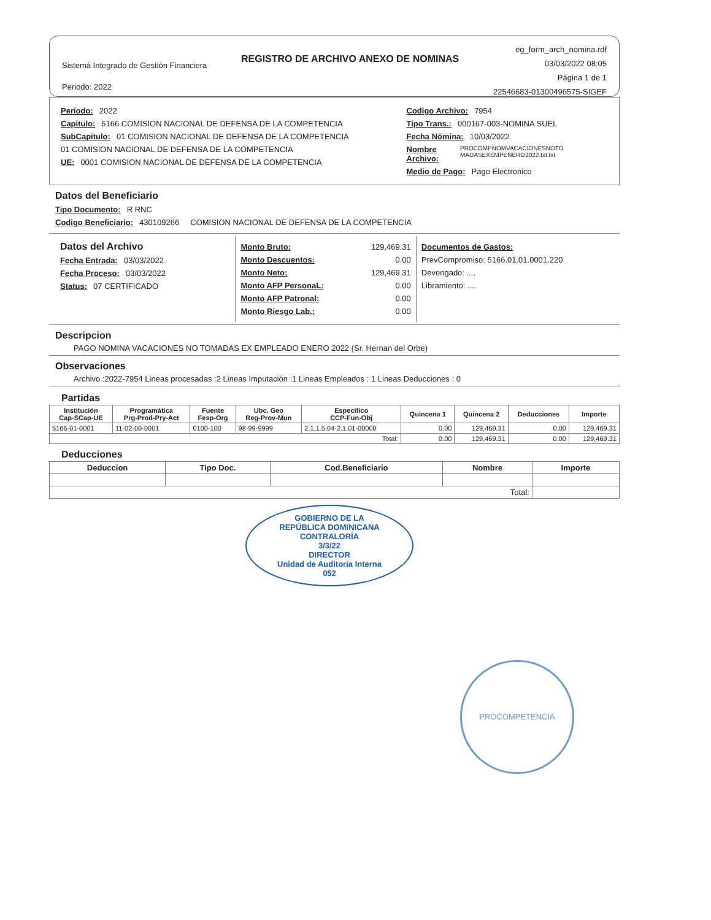Sistemá Integrado de Gestión Financiera
Periodo: 2022
REGISTRO DE ARCHIVO ANEXO DE NOMINAS
eg_form_arch_nomina.rdf
03/03/2022 08:05
Página 1 de 1
22546683-01300496575-SIGEF
Periodo: 2022
Capitulo: 5166 COMISION NACIONAL DE DEFENSA DE LA COMPETENCIA
SubCapitulo: 01 COMISION NACIONAL DE DEFENSA DE LA COMPETENCIA
01 COMISION NACIONAL DE DEFENSA DE LA COMPETENCIA
UE: 0001 COMISION NACIONAL DE DEFENSA DE LA COMPETENCIA
Codigo Archivo: 7954
Tipo Trans.: 000167-003-NOMINA SUEL
Fecha Nómina: 10/03/2022
Nombre Archivo: PROCOMPNOMVACACIONESNOTO MADASEXEMPENERO2022.txt.txt
Medio de Pago: Pago Electronico
Datos del Beneficiario
Tipo Documento: R RNC
Codigo Beneficiario: 430109266 COMISION NACIONAL DE DEFENSA DE LA COMPETENCIA
Datos del Archivo
Fecha Entrada: 03/03/2022
Fecha Proceso: 03/03/2022
Status: 07 CERTIFICADO
Monto Bruto: 129,469.31
Monto Descuentos: 0.00
Monto Neto: 129,469.31
Monto AFP PersonaL: 0.00
Monto AFP Patronal: 0.00
Monto Riesgo Lab.: 0.00
Documentos de Gastos:
PrevCompromiso: 5166.01.01.0001.220
Devengado: ....
Libramiento: ....
Descripcion
PAGO NOMINA VACACIONES NO TOMADAS EX EMPLEADO ENERO 2022 (Sr. Hernan del Orbe)
Observaciones
Archivo :2022-7954 Lineas procesadas :2 Lineas Imputación :1 Lineas Empleados : 1 Lineas Deducciones : 0
Partidas
| Institución Cap-SCap-UE | Programática Prg-Prod-Pry-Act | Fuente Fesp-Org | Ubc. Geo Reg-Prov-Mun | Especifico CCP-Fun-Obj | Quincena 1 | Quincena 2 | Deducciones | Importe |
| --- | --- | --- | --- | --- | --- | --- | --- | --- |
| 5166-01-0001 | 11-02-00-0001 | 0100-100 | 98-99-9999 | 2.1.1.5.04-2.1.01-00000 | 0.00 | 129,469.31 | 0.00 | 129,469.31 |
| Total: | | | | | 0.00 | 129,469.31 | 0.00 | 129,469.31 |
Deducciones
| Deduccion | Tipo Doc. | Cod.Beneficiario | Nombre | Importe |
| --- | --- | --- | --- | --- |
| Total: | | | | |
GOBIERNO DE LA
REPÚBLICA DOMINICANA
CONTRALORÍA
3/3/22
DIRECTOR
Unidad de Auditoría Interna
052
PROCOMPETENCIA